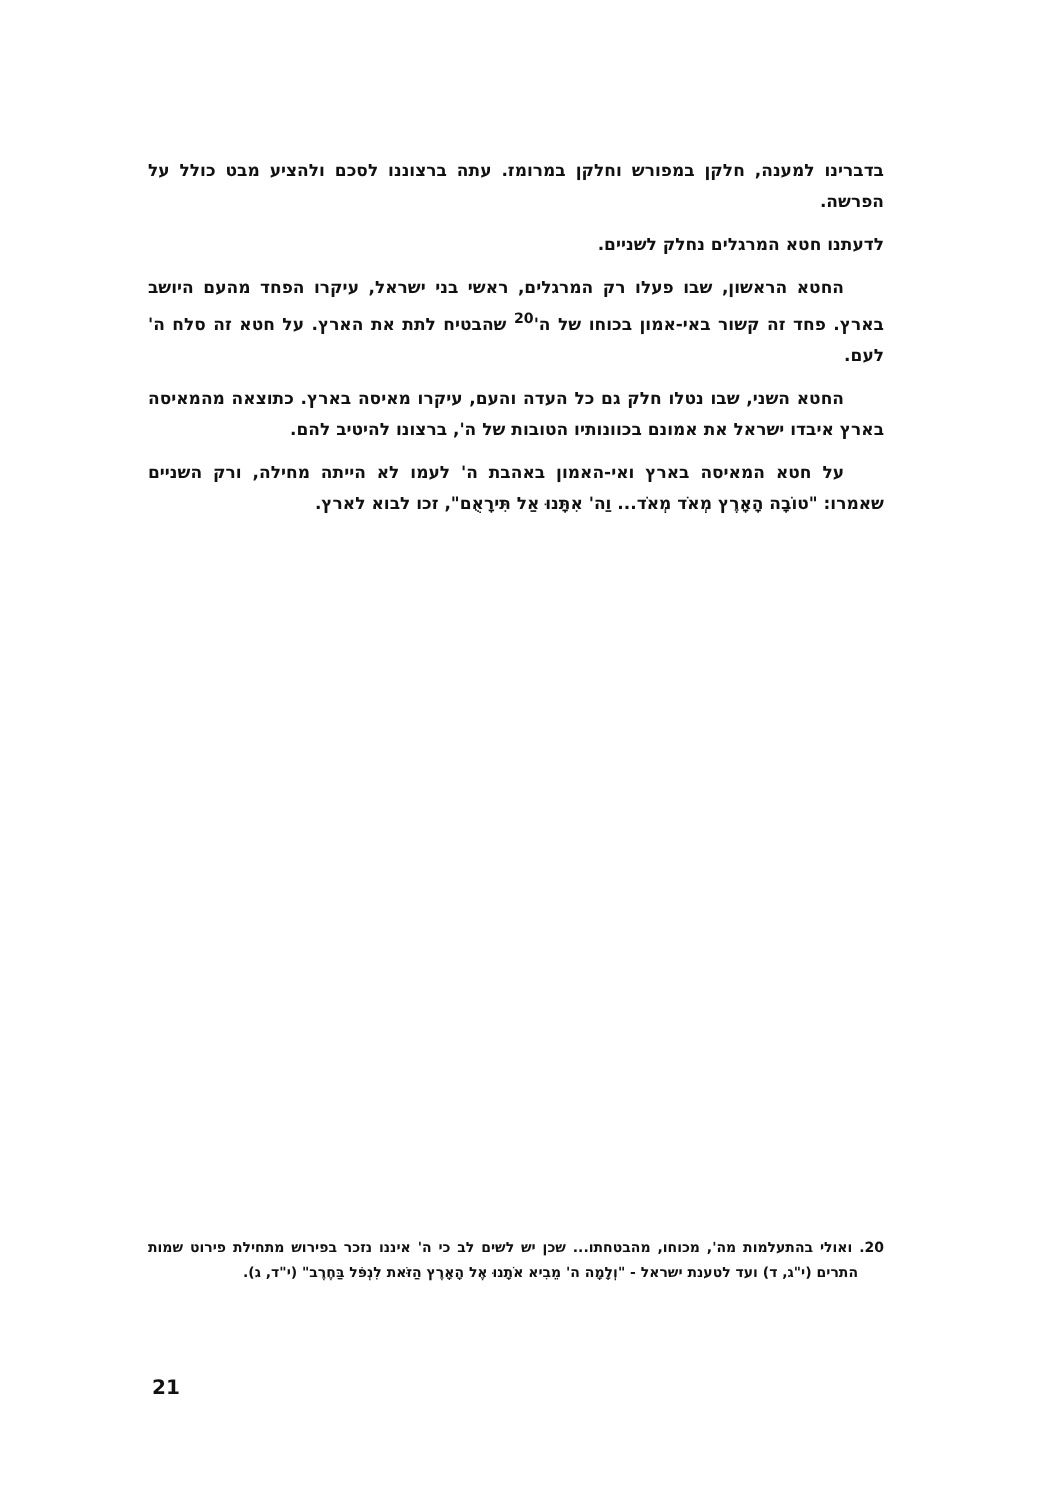בדברינו למענה, חלקן במפורש וחלקן במרומז. עתה ברצוננו לסכם ולהציע מבט כולל על הפרשה.
לדעתנו חטא המרגלים נחלק לשניים.
החטא הראשון, שבו פעלו רק המרגלים, ראשי בני ישראל, עיקרו הפחד מהעם היושב בארץ. פחד זה קשור באי-אמון בכוחו של ה'<sup>20</sup> שהבטיח לתת את הארץ. על חטא זה סלח ה' לעם.
החטא השני, שבו נטלו חלק גם כל העדה והעם, עיקרו מאיסה בארץ. כתוצאה מהמאיסה בארץ איבדו ישראל את אמונם בכוונותיו הטובות של ה', ברצונו להיטיב להם.
על חטא המאיסה בארץ ואי-האמון באהבת ה' לעמו לא הייתה מחילה, ורק השניים שאמרו: "טוֹבָה הָאָרֶץ מְאֹד מְאֹד... וַה' אִתָּנוּ אַל תִּירָאֻם", זכו לבוא לארץ.
20. ואולי בהתעלמות מה', מכוחו, מהבטחתו... שכן יש לשים לב כי ה' איננו נזכר בפירוש מתחילת פירוט שמות התרים (י"ג, ד) ועד לטענת ישראל - "וְלָמָה ה' מֵבִיא אֹתָנוּ אֶל הָאָרֶץ הַזֹּאת לִנְפֹּל בַּחֶרֶב" (י"ד, ג).
21